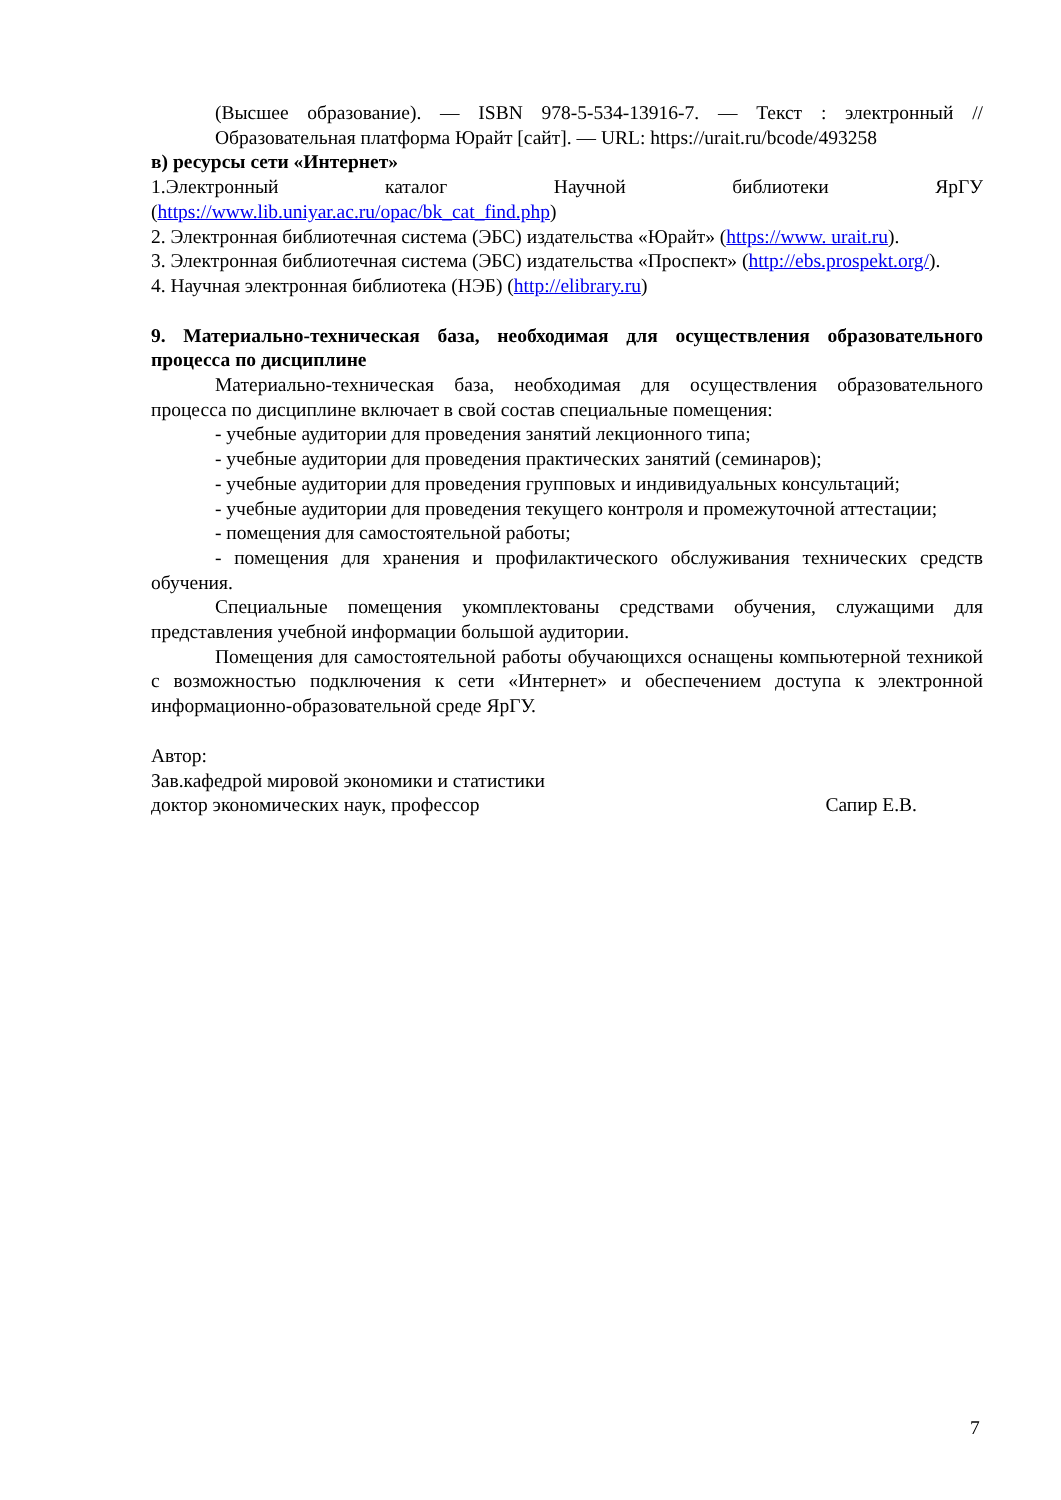(Высшее образование). — ISBN 978-5-534-13916-7. — Текст : электронный // Образовательная платформа Юрайт [сайт]. — URL: https://urait.ru/bcode/493258
в) ресурсы сети «Интернет»
1.Электронный каталог Научной библиотеки ЯрГУ (https://www.lib.uniyar.ac.ru/opac/bk_cat_find.php)
2. Электронная библиотечная система (ЭБС) издательства «Юрайт» (https://www. urait.ru).
3. Электронная библиотечная система (ЭБС) издательства «Проспект» (http://ebs.prospekt.org/).
4. Научная электронная библиотека (НЭБ) (http://elibrary.ru)
9. Материально-техническая база, необходимая для осуществления образовательного процесса по дисциплине
Материально-техническая база, необходимая для осуществления образовательного процесса по дисциплине включает в свой состав специальные помещения:
- учебные аудитории для проведения занятий лекционного типа;
- учебные аудитории для проведения практических занятий (семинаров);
- учебные аудитории для проведения групповых и индивидуальных консультаций;
- учебные аудитории для проведения текущего контроля и промежуточной аттестации;
- помещения для самостоятельной работы;
- помещения для хранения и профилактического обслуживания технических средств обучения.
Специальные помещения укомплектованы средствами обучения, служащими для представления учебной информации большой аудитории.
Помещения для самостоятельной работы обучающихся оснащены компьютерной техникой с возможностью подключения к сети «Интернет» и обеспечением доступа к электронной информационно-образовательной среде ЯрГУ.
Автор:
Зав.кафедрой мировой экономики и статистики
доктор экономических наук, профессор Сапир Е.В.
7